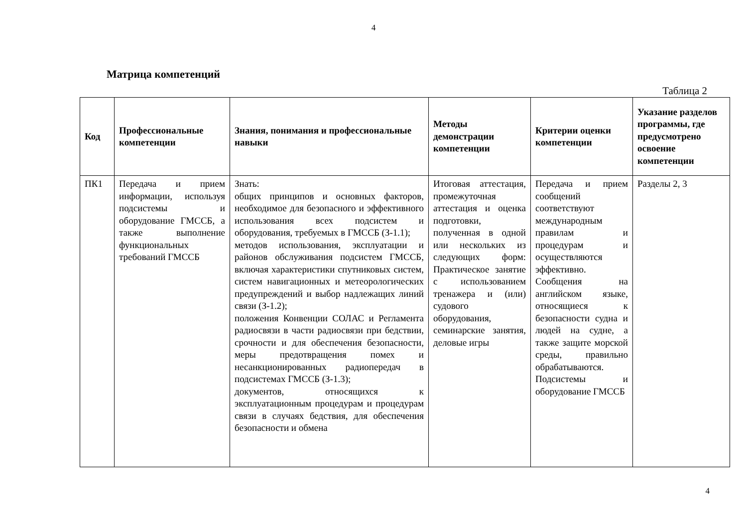4
Матрица компетенций
Таблица 2
| Код | Профессиональные компетенции | Знания, понимания и профессиональные навыки | Методы демонстрации компетенции | Критерии оценки компетенции | Указание разделов программы, где предусмотрено освоение компетенции |
| --- | --- | --- | --- | --- | --- |
| ПК1 | Передача и прием информации, используя подсистемы и оборудование ГМССБ, а также выполнение функциональных требований ГМССБ | Знать: общих принципов и основных факторов, необходимое для безопасного и эффективного использования всех подсистем и оборудования, требуемых в ГМССБ (З-1.1); методов использования, эксплуатации и районов обслуживания подсистем ГМССБ, включая характеристики спутниковых систем, систем навигационных и метеорологических предупреждений и выбор надлежащих линий связи (З-1.2); положения Конвенции СОЛАС и Регламента радиосвязи в части радиосвязи при бедствии, срочности и для обеспечения безопасности, меры предотвращения помех и несанкционированных радиопередач в подсистемах ГМССБ (З-1.3); документов, относящихся к эксплуатационным процедурам и процедурам связи в случаях бедствия, для обеспечения безопасности и обмена | Итоговая аттестация, промежуточная аттестация и оценка подготовки, полученная в одной или нескольких из следующих форм: Практическое занятие с использованием тренажера и (или) судового оборудования, семинарские занятия, деловые игры | Передача и прием сообщений соответствуют международным правилам и процедурам и осуществляются эффективно. Сообщения на английском языке, относящиеся к безопасности судна и людей на судне, а также защите морской среды, правильно обрабатываются. Подсистемы и оборудование ГМССБ | Разделы 2, 3 |
4